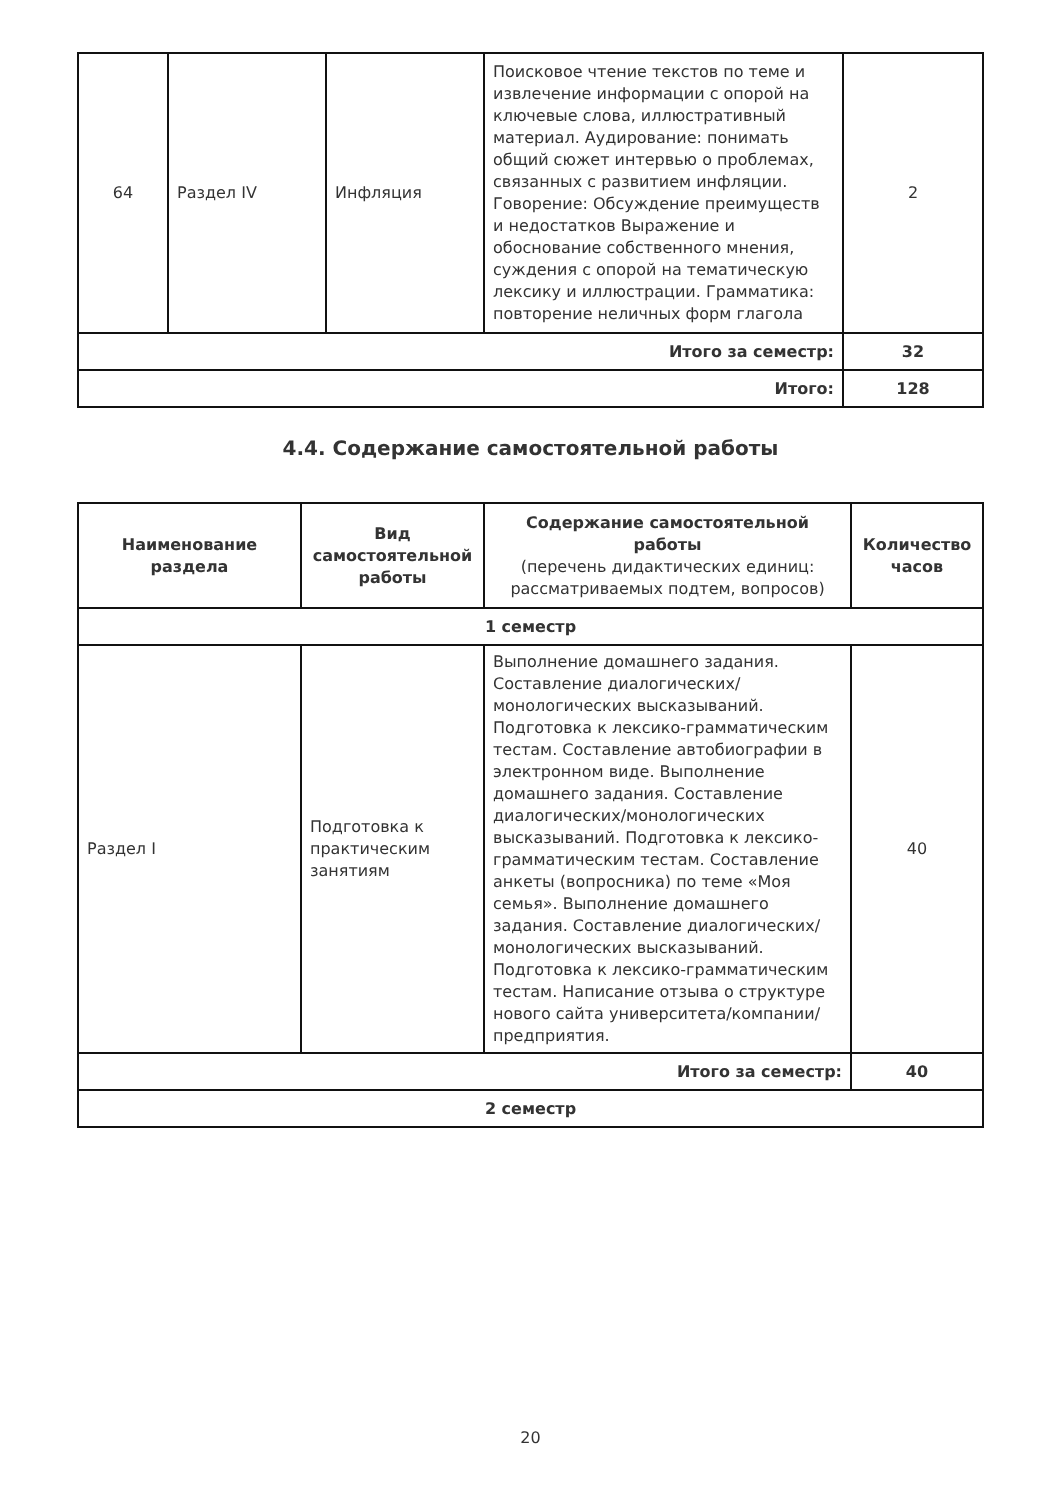| 64 | Раздел IV | Инфляция | Поисковое чтение текстов по теме и извлечение информации с опорой на ключевые слова, иллюстративный материал. Аудирование: понимать общий сюжет интервью о проблемах, связанных с развитием инфляции. Говорение: Обсуждение преимуществ и недостатков Выражение и обоснование собственного мнения, суждения с опорой на тематическую лексику и иллюстрации. Грамматика: повторение неличных форм глагола | 2 |
| Итого за семестр: | | | | 32 |
| Итого: | | | | 128 |
4.4. Содержание самостоятельной работы
| Наименование раздела | Вид самостоятельной работы | Содержание самостоятельной работы (перечень дидактических единиц: рассматриваемых подтем, вопросов) | Количество часов |
| --- | --- | --- | --- |
| 1 семестр | | | |
| Раздел I | Подготовка к практическим занятиям | Выполнение домашнего задания. Составление диалогических/монологических высказываний. Подготовка к лексико-грамматическим тестам. Составление автобиографии в электронном виде. Выполнение домашнего задания. Составление диалогических/монологических высказываний. Подготовка к лексико-грамматическим тестам. Составление анкеты (вопросника) по теме «Моя семья». Выполнение домашнего задания. Составление диалогических/монологических высказываний. Подготовка к лексико-грамматическим тестам. Написание отзыва о структуре нового сайта университета/компании/предприятия. | 40 |
| Итого за семестр: | | | 40 |
| 2 семестр | | | |
20